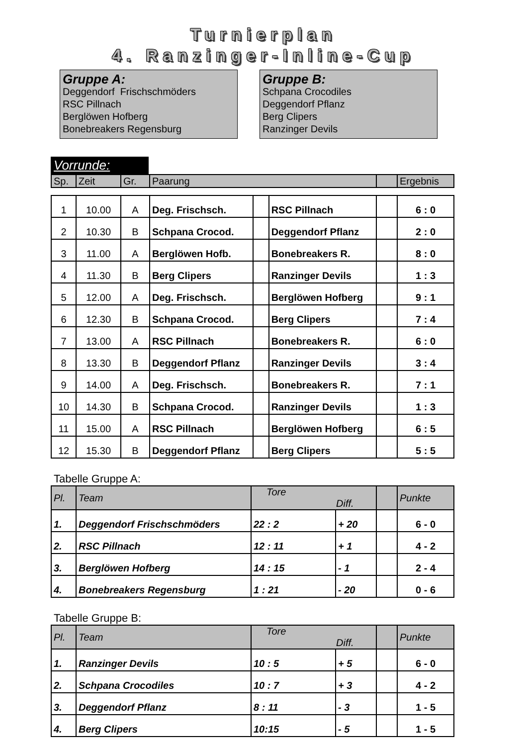Turnierplan
4. Ranzinger-Inline-Cup
Gruppe A:
Deggendorf Frischschmöders
RSC Pillnach
Berglöwen Hofberg
Bonebreakers Regensburg
Gruppe B:
Schpana Crocodiles
Deggendorf Pflanz
Berg Clipers
Ranzinger Devils
Vorrunde:
| Sp. | Zeit | Gr. | Paarung | | Ergebnis |
| --- | --- | --- | --- | --- | --- |
| 1 | 10.00 | A | Deg. Frischsch. | | RSC Pillnach | | 6 : 0 |
| 2 | 10.30 | B | Schpana Crocod. | | Deggendorf Pflanz | | 2 : 0 |
| 3 | 11.00 | A | Berglöwen Hofb. | | Bonebreakers R. | | 8 : 0 |
| 4 | 11.30 | B | Berg Clipers | | Ranzinger Devils | | 1 : 3 |
| 5 | 12.00 | A | Deg. Frischsch. | | Berglöwen Hofberg | | 9 : 1 |
| 6 | 12.30 | B | Schpana Crocod. | | Berg Clipers | | 7 : 4 |
| 7 | 13.00 | A | RSC Pillnach | | Bonebreakers R. | | 6 : 0 |
| 8 | 13.30 | B | Deggendorf Pflanz | | Ranzinger Devils | | 3 : 4 |
| 9 | 14.00 | A | Deg. Frischsch. | | Bonebreakers R. | | 7 : 1 |
| 10 | 14.30 | B | Schpana Crocod. | | Ranzinger Devils | | 1 : 3 |
| 11 | 15.00 | A | RSC Pillnach | | Berglöwen Hofberg | | 6 : 5 |
| 12 | 15.30 | B | Deggendorf Pflanz | | Berg Clipers | | 5 : 5 |
Tabelle Gruppe A:
| Pl. | Team | Tore Diff. | | | Punkte |
| --- | --- | --- | --- | --- | --- |
| 1. | Deggendorf Frischschmöders | 22 : 2 | + 20 | | 6 - 0 |
| 2. | RSC Pillnach | 12 : 11 | + 1 | | 4 - 2 |
| 3. | Berglöwen Hofberg | 14 : 15 | - 1 | | 2 - 4 |
| 4. | Bonebreakers Regensburg | 1 : 21 | - 20 | | 0 - 6 |
Tabelle Gruppe B:
| Pl. | Team | Tore Diff. | | | Punkte |
| --- | --- | --- | --- | --- | --- |
| 1. | Ranzinger Devils | 10 : 5 | + 5 | | 6 - 0 |
| 2. | Schpana Crocodiles | 10 : 7 | + 3 | | 4 - 2 |
| 3. | Deggendorf Pflanz | 8 : 11 | - 3 | | 1 - 5 |
| 4. | Berg Clipers | 10:15 | - 5 | | 1 - 5 |